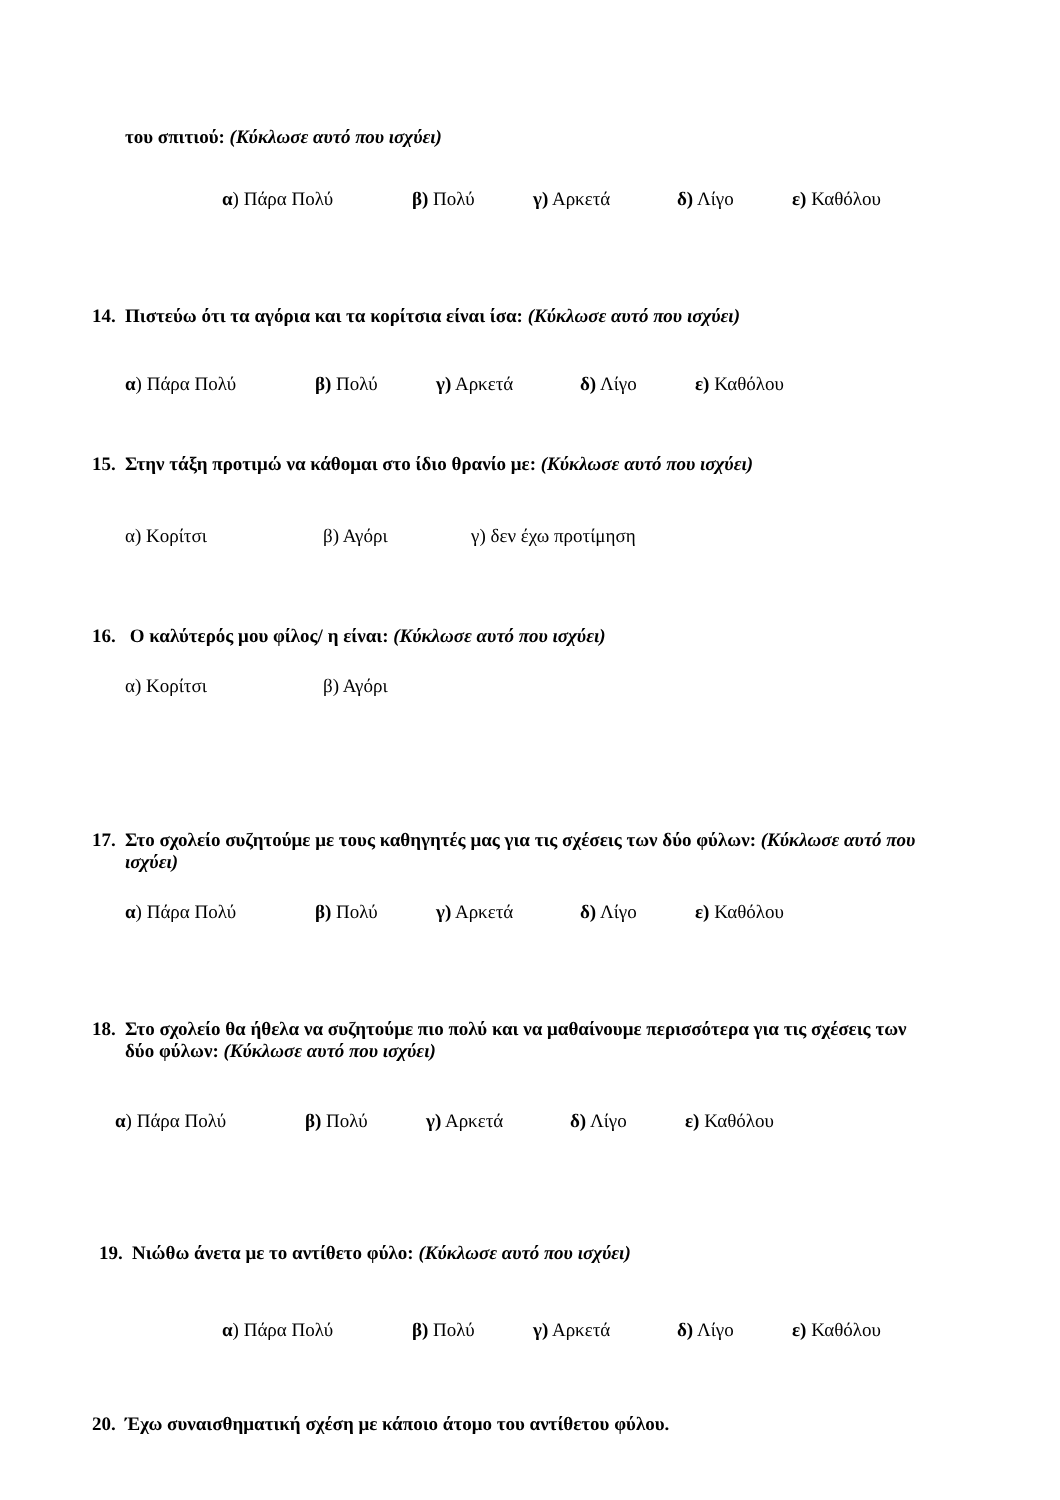του σπιτιού: (Κύκλωσε αυτό που ισχύει)
α) Πάρα Πολύ β) Πολύ γ) Αρκετά δ) Λίγο ε) Καθόλου
14. Πιστεύω ότι τα αγόρια και τα κορίτσια είναι ίσα: (Κύκλωσε αυτό που ισχύει)
α) Πάρα Πολύ β) Πολύ γ) Αρκετά δ) Λίγο ε) Καθόλου
15. Στην τάξη προτιμώ να κάθομαι στο ίδιο θρανίο με: (Κύκλωσε αυτό που ισχύει)
α) Κορίτσι β) Αγόρι γ) δεν έχω προτίμηση
16. Ο καλύτερός μου φίλος/ η είναι: (Κύκλωσε αυτό που ισχύει)
α) Κορίτσι β) Αγόρι
17. Στο σχολείο συζητούμε με τους καθηγητές μας για τις σχέσεις των δύο φύλων: (Κύκλωσε αυτό που
ισχύει)
α) Πάρα Πολύ β) Πολύ γ) Αρκετά δ) Λίγο ε) Καθόλου
18. Στο σχολείο θα ήθελα να συζητούμε πιο πολύ και να μαθαίνουμε περισσότερα για τις σχέσεις των
δύο φύλων: (Κύκλωσε αυτό που ισχύει)
α) Πάρα Πολύ β) Πολύ γ) Αρκετά δ) Λίγο ε) Καθόλου
19. Νιώθω άνετα με το αντίθετο φύλο: (Κύκλωσε αυτό που ισχύει)
α) Πάρα Πολύ β) Πολύ γ) Αρκετά δ) Λίγο ε) Καθόλου
20. Έχω συναισθηματική σχέση με κάποιο άτομο του αντίθετου φύλου.